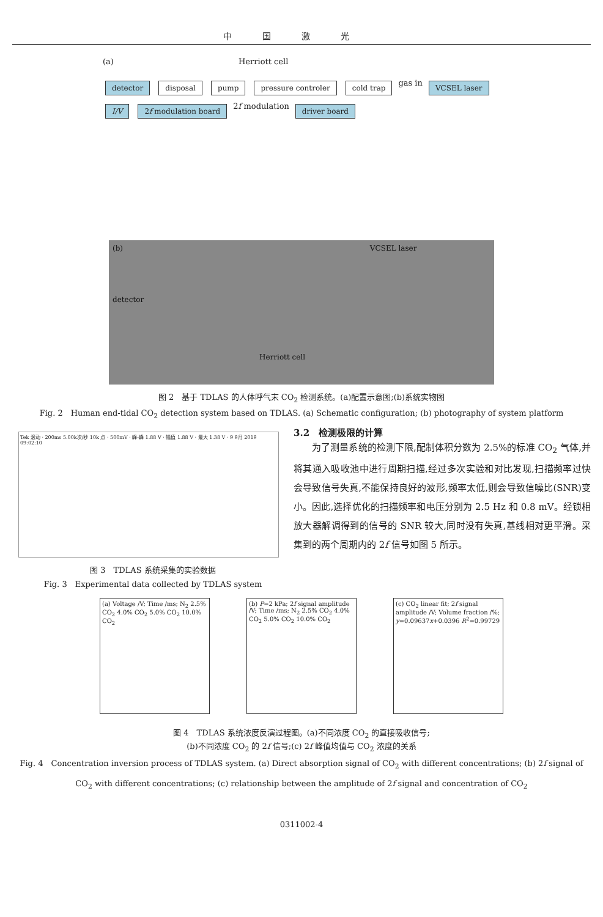中国激光
(a) Herriott cell
detector disposal pump pressure controler cold trap gas in VCSEL laser I/V 2f modulation board 2f modulation driver board
(b) VCSEL laser
detector
Herriott cell
图 2　基于 TDLAS 的人体呼气末 CO<sub>2</sub> 检测系统。(a)配置示意图;(b)系统实物图
Fig. 2　Human end-tidal CO<sub>2</sub> detection system based on TDLAS. (a) Schematic configuration; (b) photography of system platform
Tek 滚动 · 200ms 5.00k次/秒 10k 点 · 500mV · 峰-峰 1.88 V · 幅值 1.88 V · 最大 1.38 V · 9 9月 2019 09:02:10
图 3　TDLAS 系统采集的实验数据
Fig. 3　Experimental data collected by TDLAS system
3.2　检测极限的计算
　　为了测量系统的检测下限,配制体积分数为 2.5%的标准 CO<sub>2</sub> 气体,并将其通入吸收池中进行周期扫描,经过多次实验和对比发现,扫描频率过快会导致信号失真,不能保持良好的波形,频率太低,则会导致信噪比(SNR)变小。因此,选择优化的扫描频率和电压分别为 2.5 Hz 和 0.8 mV。经锁相放大器解调得到的信号的 SNR 较大,同时没有失真,基线相对更平滑。采集到的两个周期内的 2f 信号如图 5 所示。
(a) Voltage /V; Time /ms; N<sub>2</sub> 2.5% CO<sub>2</sub> 4.0% CO<sub>2</sub> 5.0% CO<sub>2</sub> 10.0% CO<sub>2</sub>
(b) P=2 kPa; 2f signal amplitude /V; Time /ms; N<sub>2</sub> 2.5% CO<sub>2</sub> 4.0% CO<sub>2</sub> 5.0% CO<sub>2</sub> 10.0% CO<sub>2</sub>
(c) CO<sub>2</sub> linear fit; 2f signal amplitude /V; Volume fraction /%; y=0.09637x+0.0396 R<sup>2</sup>=0.99729
图 4　TDLAS 系统浓度反演过程图。(a)不同浓度 CO<sub>2</sub> 的直接吸收信号;
(b)不同浓度 CO<sub>2</sub> 的 2f 信号;(c) 2f 峰值均值与 CO<sub>2</sub> 浓度的关系
Fig. 4　Concentration inversion process of TDLAS system. (a) Direct absorption signal of CO<sub>2</sub> with different concentrations; (b) 2f signal of CO<sub>2</sub> with different concentrations; (c) relationship between the amplitude of 2f signal and concentration of CO<sub>2</sub>
0311002-4